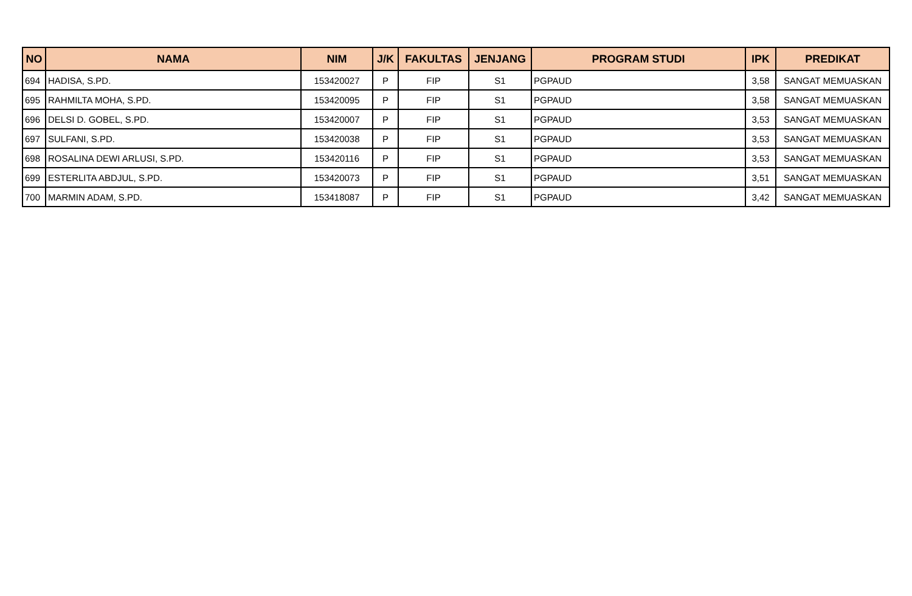| NO | NAMA | NIM | J/K | FAKULTAS | JENJANG | PROGRAM STUDI | IPK | PREDIKAT |
| --- | --- | --- | --- | --- | --- | --- | --- | --- |
| 694 | HADISA, S.PD. | 153420027 | P | FIP | S1 | PGPAUD | 3,58 | SANGAT MEMUASKAN |
| 695 | RAHMILTA MOHA, S.PD. | 153420095 | P | FIP | S1 | PGPAUD | 3,58 | SANGAT MEMUASKAN |
| 696 | DELSI D. GOBEL, S.PD. | 153420007 | P | FIP | S1 | PGPAUD | 3,53 | SANGAT MEMUASKAN |
| 697 | SULFANI, S.PD. | 153420038 | P | FIP | S1 | PGPAUD | 3,53 | SANGAT MEMUASKAN |
| 698 | ROSALINA DEWI ARLUSI, S.PD. | 153420116 | P | FIP | S1 | PGPAUD | 3,53 | SANGAT MEMUASKAN |
| 699 | ESTERLITA ABDJUL, S.PD. | 153420073 | P | FIP | S1 | PGPAUD | 3,51 | SANGAT MEMUASKAN |
| 700 | MARMIN ADAM, S.PD. | 153418087 | P | FIP | S1 | PGPAUD | 3,42 | SANGAT MEMUASKAN |